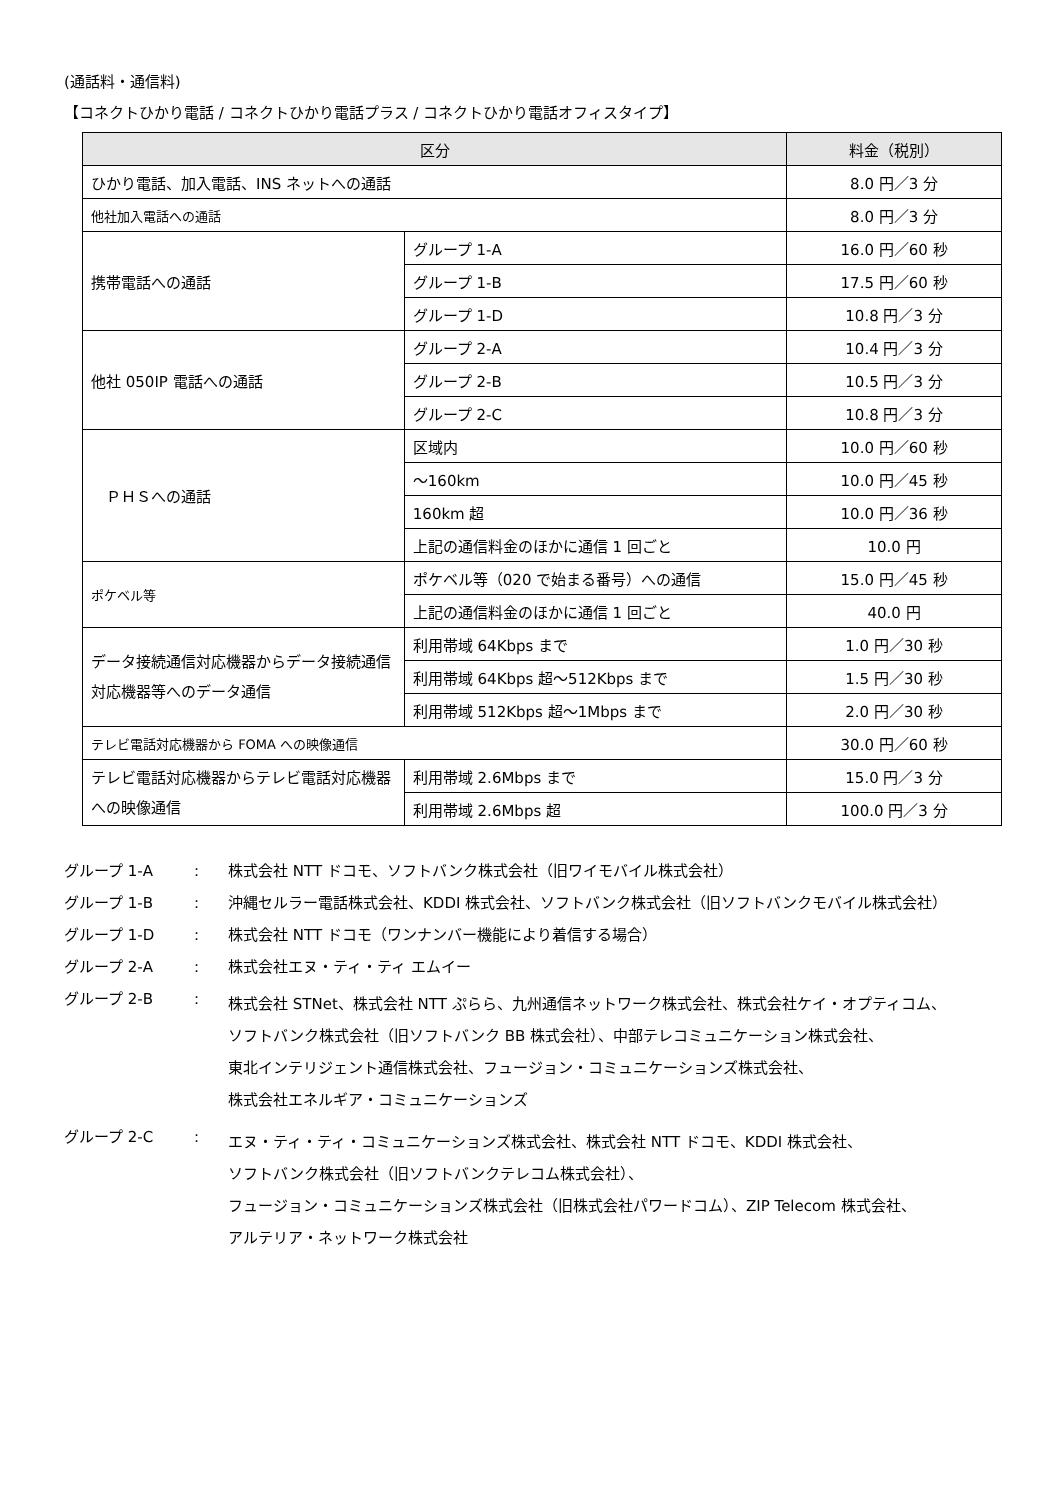(通話料・通信料)
【コネクトひかり電話 / コネクトひかり電話プラス / コネクトひかり電話オフィスタイプ】
| 区分 | | 料金（税別） |
| --- | --- | --- |
| ひかり電話、加入電話、INS ネットへの通話 | | 8.0 円／3 分 |
| 他社加入電話への通話 | | 8.0 円／3 分 |
| 携帯電話への通話 | グループ 1-A | 16.0 円／60 秒 |
| | グループ 1-B | 17.5 円／60 秒 |
| | グループ 1-D | 10.8 円／3 分 |
| 他社 050IP 電話への通話 | グループ 2-A | 10.4 円／3 分 |
| | グループ 2-B | 10.5 円／3 分 |
| | グループ 2-C | 10.8 円／3 分 |
| ＰＨＳへの通話 | 区域内 | 10.0 円／60 秒 |
| | ～160km | 10.0 円／45 秒 |
| | 160km 超 | 10.0 円／36 秒 |
| | 上記の通信料金のほかに通信 1 回ごと | 10.0 円 |
| ポケベル等 | ポケベル等（020 で始まる番号）への通信 | 15.0 円／45 秒 |
| | 上記の通信料金のほかに通信 1 回ごと | 40.0 円 |
| データ接続通信対応機器からデータ接続通信対応機器等へのデータ通信 | 利用帯域 64Kbps まで | 1.0 円／30 秒 |
| | 利用帯域 64Kbps 超～512Kbps まで | 1.5 円／30 秒 |
| | 利用帯域 512Kbps 超～1Mbps まで | 2.0 円／30 秒 |
| テレビ電話対応機器から FOMA への映像通信 | | 30.0 円／60 秒 |
| テレビ電話対応機器からテレビ電話対応機器への映像通信 | 利用帯域 2.6Mbps まで | 15.0 円／3 分 |
| | 利用帯域 2.6Mbps 超 | 100.0 円／3 分 |
グループ 1-A: 株式会社 NTT ドコモ、ソフトバンク株式会社（旧ワイモバイル株式会社）
グループ 1-B: 沖縄セルラー電話株式会社、KDDI 株式会社、ソフトバンク株式会社（旧ソフトバンクモバイル株式会社）
グループ 1-D: 株式会社 NTT ドコモ（ワンナンバー機能により着信する場合）
グループ 2-A: 株式会社エヌ・ティ・ティ エムイー
グループ 2-B: 株式会社 STNet、株式会社 NTT ぷらら、九州通信ネットワーク株式会社、株式会社ケイ・オプティコム、
ソフトバンク株式会社（旧ソフトバンク BB 株式会社）、中部テレコミュニケーション株式会社、
東北インテリジェント通信株式会社、フュージョン・コミュニケーションズ株式会社、
株式会社エネルギア・コミュニケーションズ
グループ 2-C: エヌ・ティ・ティ・コミュニケーションズ株式会社、株式会社 NTT ドコモ、KDDI 株式会社、
ソフトバンク株式会社（旧ソフトバンクテレコム株式会社）、
フュージョン・コミュニケーションズ株式会社（旧株式会社パワードコム）、ZIP Telecom 株式会社、
アルテリア・ネットワーク株式会社